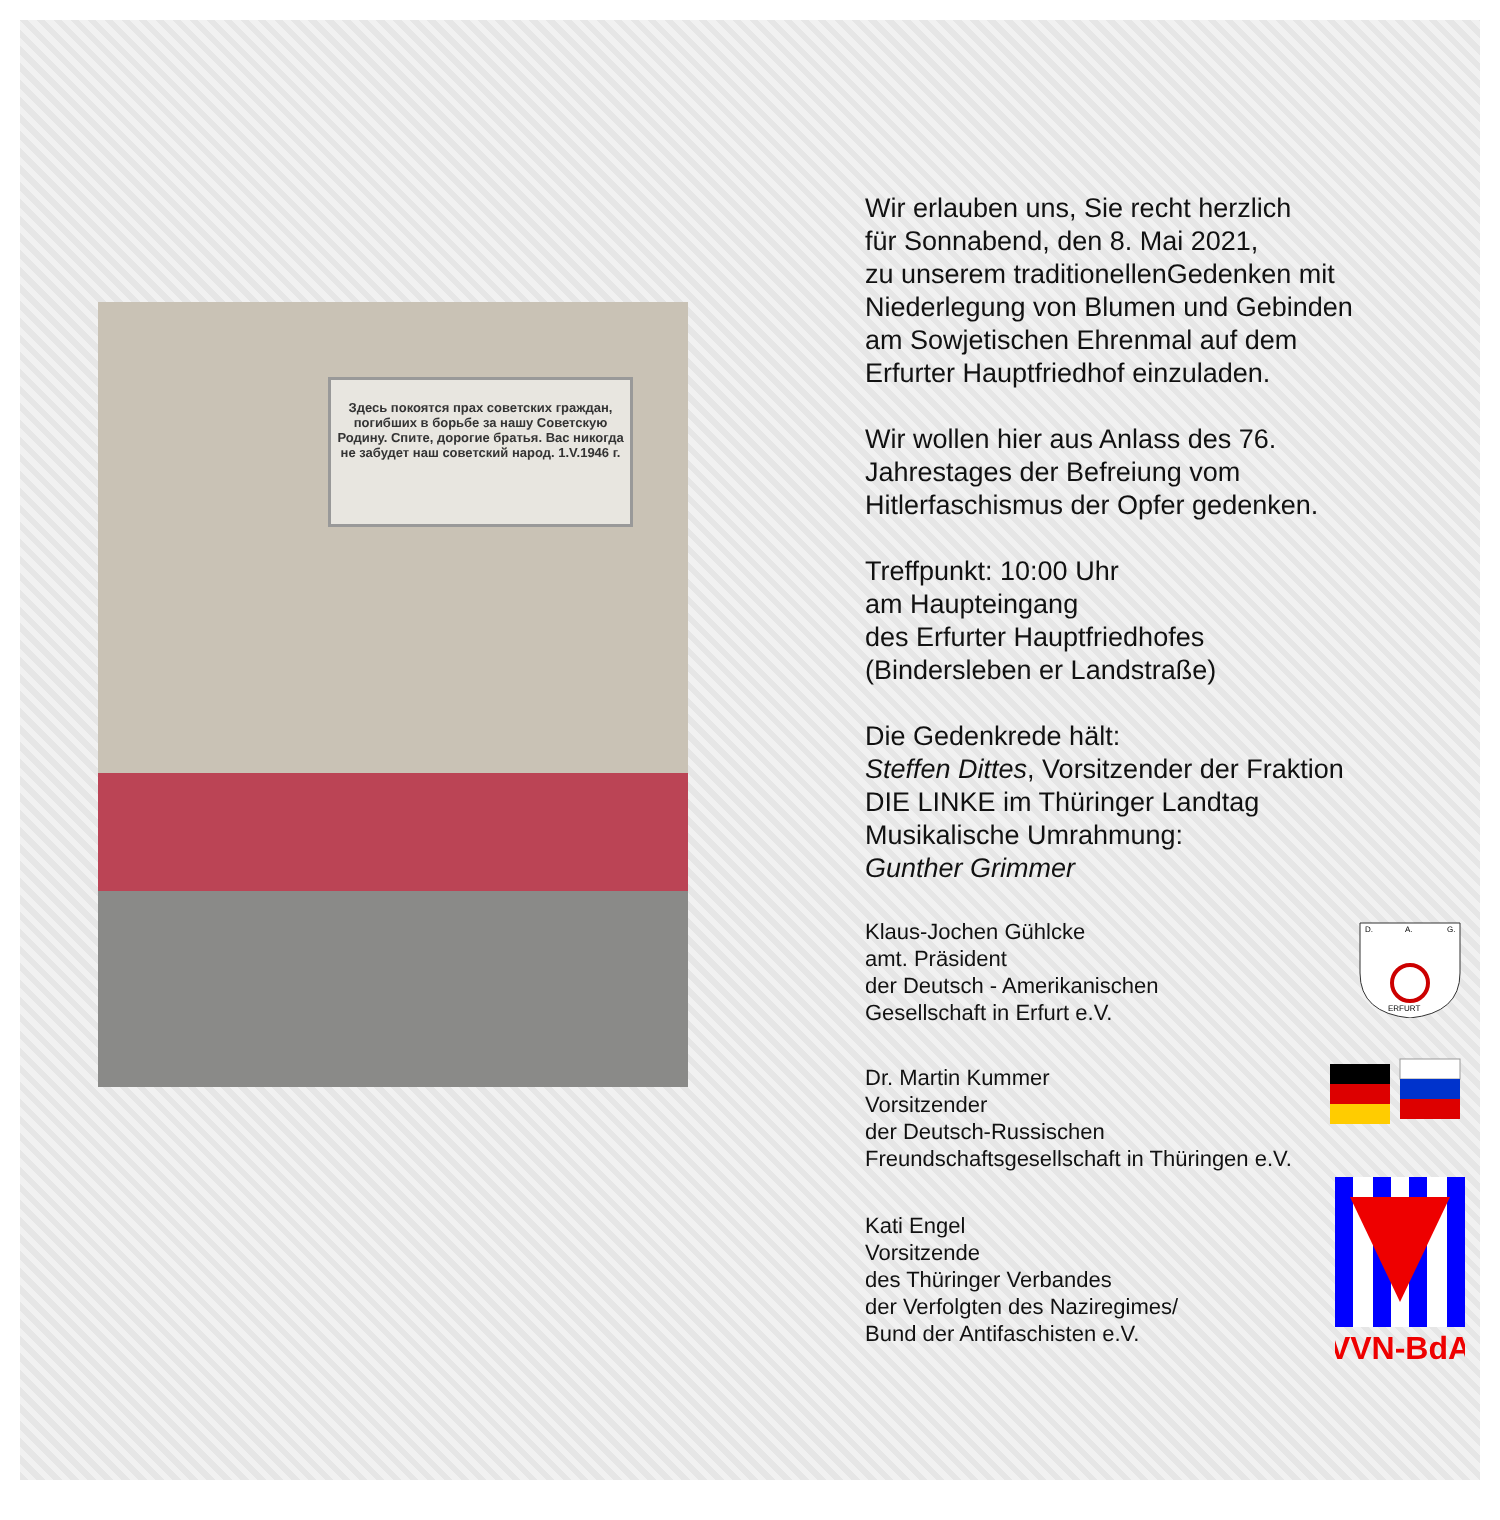Здесь покоятся прах советских граждан, погибших в борьбе за нашу Советскую Родину. Спите, дорогие братья. Вас никогда не забудет наш советский народ. 1.V.1946 г.
Wir erlauben uns, Sie recht herzlich
für Sonnabend, den 8. Mai 2021,
zu unserem traditionellenGedenken mit
Niederlegung von Blumen und Gebinden
am Sowjetischen Ehrenmal auf dem
Erfurter Hauptfriedhof einzuladen.
Wir wollen hier aus Anlass des 76.
Jahrestages der Befreiung vom
Hitlerfaschismus der Opfer gedenken.
Treffpunkt: 10:00 Uhr
am Haupteingang
des Erfurter Hauptfriedhofes
(Bindersleben er Landstraße)
Die Gedenkrede hält:
Steffen Dittes, Vorsitzender der Fraktion
DIE LINKE im Thüringer Landtag
Musikalische Umrahmung:
Gunther Grimmer
Klaus-Jochen Gühlcke
amt. Präsident
der Deutsch - Amerikanischen
Gesellschaft in Erfurt e.V.
D.
A.
G.
ERFURT
Dr. Martin Kummer
Vorsitzender
der Deutsch-Russischen
Freundschaftsgesellschaft in Thüringen e.V.
Kati Engel
Vorsitzende
des Thüringer Verbandes
der Verfolgten des Naziregimes/
Bund der Antifaschisten e.V.
VVN-BdA